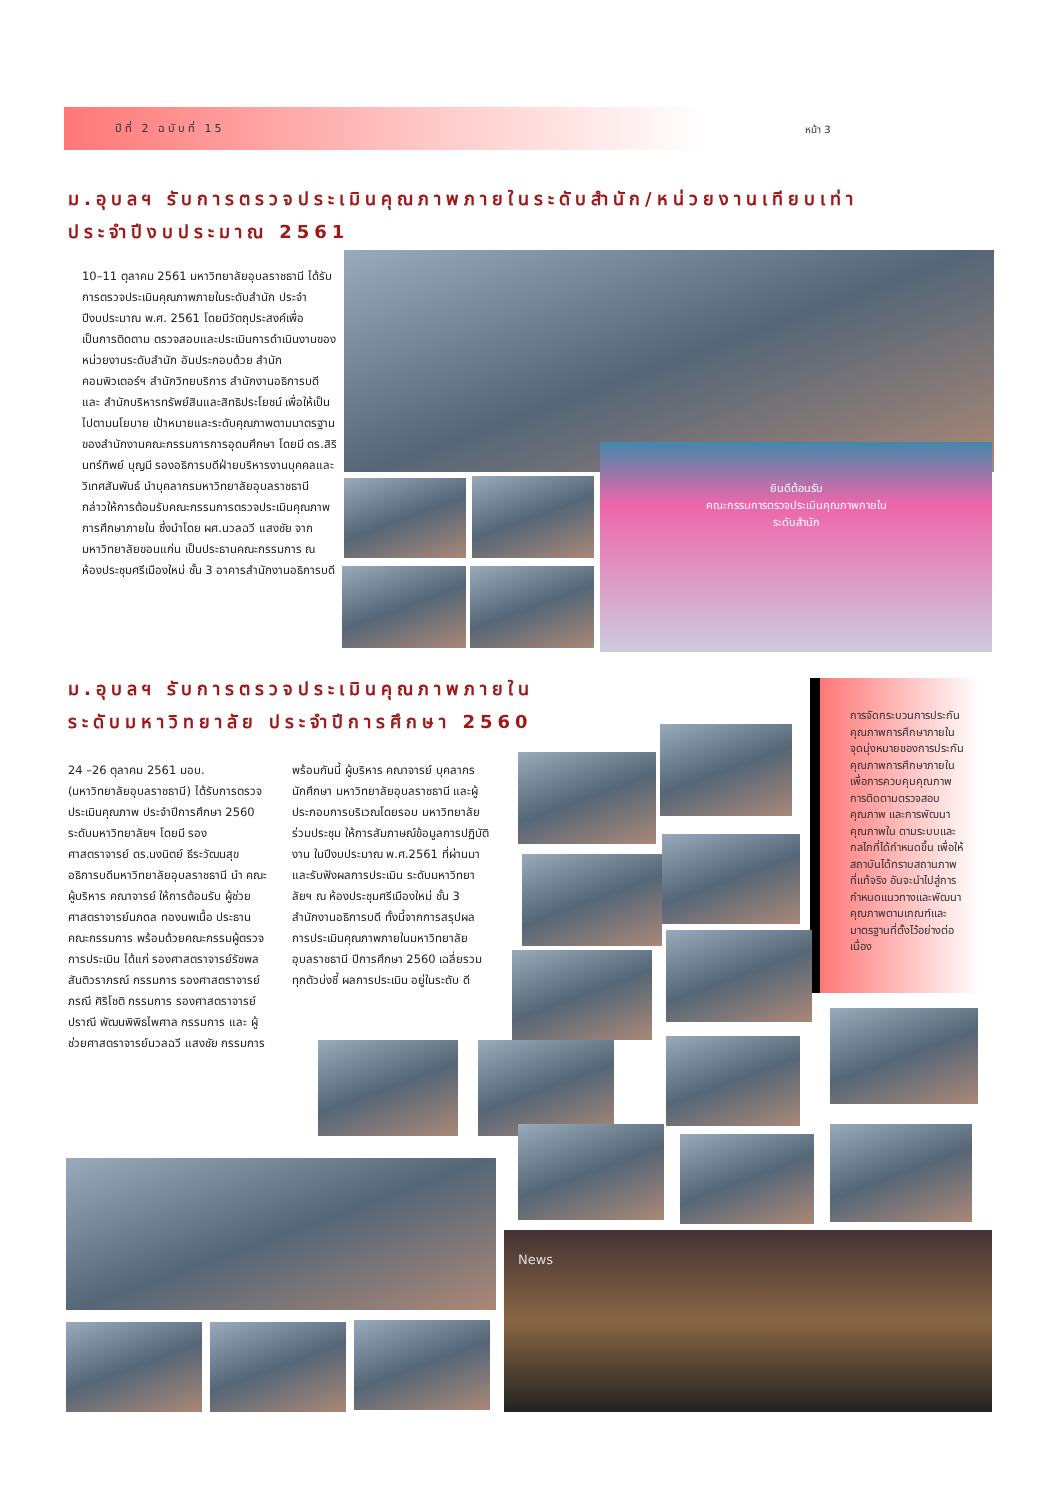ปีที่ 2 ฉบับที่ 15 หน้า 3
ม.อุบลฯ รับการตรวจประเมินคุณภาพภายในระดับสำนัก/หน่วยงานเทียบเท่า
ประจำปีงบประมาณ 2561
10–11 ตุลาคม 2561 มหาวิทยาลัยอุบลราชธานี ได้รับการตรวจประเมินคุณภาพภายในระดับสำนัก ประจำปีงบประมาณ พ.ศ. 2561 โดยมีวัตถุประสงค์เพื่อเป็นการติดตาม ตรวจสอบและประเมินการดำเนินงานของหน่วยงานระดับสำนัก อันประกอบด้วย สำนักคอมพิวเตอร์ฯ สำนักวิทยบริการ สำนักงานอธิการบดี และ สำนักบริหารทรัพย์สินและสิทธิประโยชน์ เพื่อให้เป็นไปตามนโยบาย เป้าหมายและระดับคุณภาพตามมาตรฐานของสำนักงานคณะกรรมการการอุดมศึกษา โดยมี ดร.สิรินทร์ทิพย์ บุญมี รองอธิการบดีฝ่ายบริหารงานบุคคลและวิเทศสัมพันธ์ นำบุคลากรมหาวิทยาลัยอุบลราชธานี กล่าวให้การต้อนรับคณะกรรมการตรวจประเมินคุณภาพการศึกษาภายใน ซึ่งนำโดย ผศ.นวลฉวี แสงชัย จาก มหาวิทยาลัยขอนแก่น เป็นประธานคณะกรรมการ ณ ห้องประชุมศรีเมืองใหม่ ชั้น 3 อาคารสำนักงานอธิการบดี
ยินดีต้อนรับ
คณะกรรมการตรวจประเมินคุณภาพภายใน
ระดับสำนัก
ม.อุบลฯ รับการตรวจประเมินคุณภาพภายใน
ระดับมหาวิทยาลัย ประจำปีการศึกษา 2560
24 –26 ตุลาคม 2561 มอบ. (มหาวิทยาลัยอุบลราชธานี) ได้รับการตรวจประเมินคุณภาพ ประจำปีการศึกษา 2560 ระดับมหาวิทยาลัยฯ โดยมี รองศาสตราจารย์ ดร.นงนิตย์ ธีระวัฒนสุข อธิการบดีมหาวิทยาลัยอุบลราชธานี นำ คณะผู้บริหาร คณาจารย์ ให้การต้อนรับ ผู้ช่วยศาสตราจารย์นภดล ทองนพเนื้อ ประธานคณะกรรมการ พร้อมด้วยคณะกรรมผู้ตรวจการประเมิน ได้แก่ รองศาสตราจารย์รัชพล สันติวราภรณ์ กรรมการ รองศาสตราจารย์ภรณี ศิริโชติ กรรมการ รองศาสตราจารย์ปราณี พัฒนพิพิธไพศาล กรรมการ และ ผู้ช่วยศาสตราจารย์นวลฉวี แสงชัย กรรมการ
พร้อมกันนี้ ผู้บริหาร คณาจารย์ บุคลากร นักศึกษา มหาวิทยาลัยอุบลราชธานี และผู้ประกอบการบริเวณโดยรอบ มหาวิทยาลัย ร่วมประชุม ให้การสัมภาษณ์ข้อมูลการปฏิบัติงาน ในปีงบประมาณ พ.ศ.2561 ที่ผ่านมา และรับฟังผลการประเมิน ระดับมหาวิทยาลัยฯ ณ ห้องประชุมศรีเมืองใหม่ ชั้น 3 สำนักงานอธิการบดี ทั้งนี้จากการสรุปผลการประเมินคุณภาพภายในมหาวิทยาลัยอุบลราชธานี ปีการศึกษา 2560 เฉลี่ยรวมทุกตัวบ่งชี้ ผลการประเมิน อยู่ในระดับ ดี
การจัดกระบวนการประกันคุณภาพการศึกษาภายใน จุดมุ่งหมายของการประกันคุณภาพการศึกษาภายใน เพื่อการควบคุมคุณภาพ การติดตามตรวจสอบคุณภาพ และการพัฒนาคุณภาพใน ตามระบบและกลไกที่ได้กำหนดขึ้น เพื่อให้สถาบันได้ทราบสถานภาพที่แท้จริง อันจะนำไปสู่การกำหนดแนวทางและพัฒนาคุณภาพตามเกณฑ์และมาตรฐานที่ตั้งไว้อย่างต่อเนื่อง
News